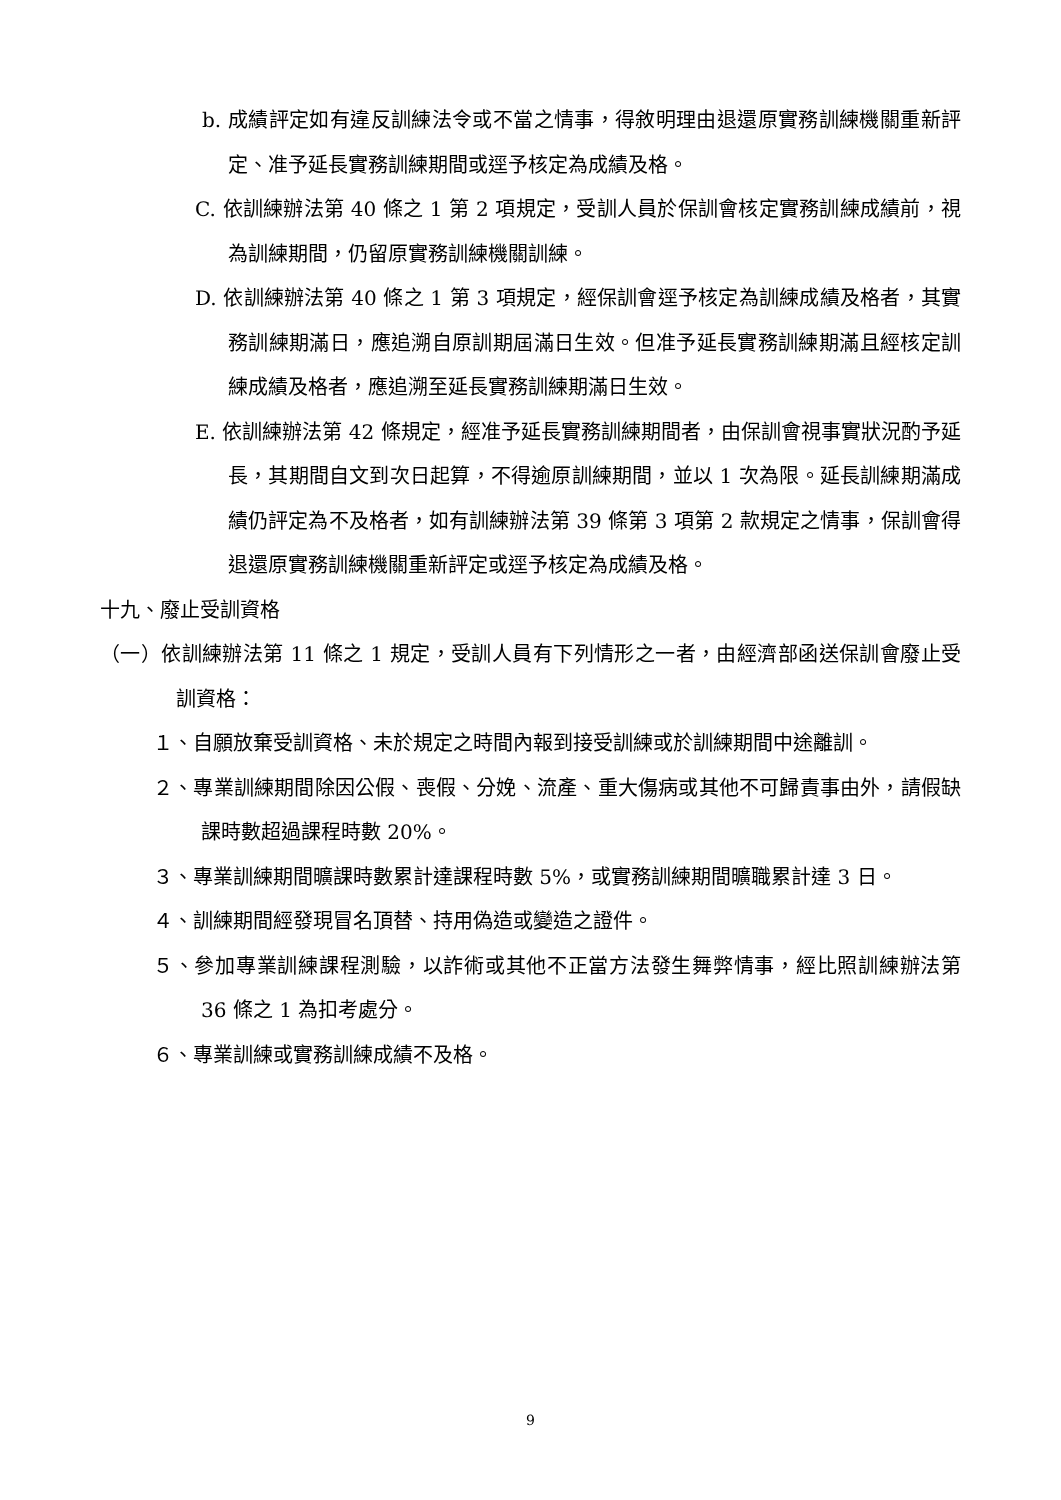b. 成績評定如有違反訓練法令或不當之情事，得敘明理由退還原實務訓練機關重新評定、准予延長實務訓練期間或逕予核定為成績及格。
C. 依訓練辦法第 40 條之 1 第 2 項規定，受訓人員於保訓會核定實務訓練成績前，視為訓練期間，仍留原實務訓練機關訓練。
D. 依訓練辦法第 40 條之 1 第 3 項規定，經保訓會逕予核定為訓練成績及格者，其實務訓練期滿日，應追溯自原訓期屆滿日生效。但准予延長實務訓練期滿且經核定訓練成績及格者，應追溯至延長實務訓練期滿日生效。
E. 依訓練辦法第 42 條規定，經准予延長實務訓練期間者，由保訓會視事實狀況酌予延長，其期間自文到次日起算，不得逾原訓練期間，並以 1 次為限。延長訓練期滿成績仍評定為不及格者，如有訓練辦法第 39 條第 3 項第 2 款規定之情事，保訓會得退還原實務訓練機關重新評定或逕予核定為成績及格。
十九、廢止受訓資格
（一）依訓練辦法第 11 條之 1 規定，受訓人員有下列情形之一者，由經濟部函送保訓會廢止受訓資格：
１、自願放棄受訓資格、未於規定之時間內報到接受訓練或於訓練期間中途離訓。
２、專業訓練期間除因公假、喪假、分娩、流產、重大傷病或其他不可歸責事由外，請假缺課時數超過課程時數 20%。
３、專業訓練期間曠課時數累計達課程時數 5%，或實務訓練期間曠職累計達 3 日。
４、訓練期間經發現冒名頂替、持用偽造或變造之證件。
５、參加專業訓練課程測驗，以詐術或其他不正當方法發生舞弊情事，經比照訓練辦法第 36 條之 1 為扣考處分。
６、專業訓練或實務訓練成績不及格。
9